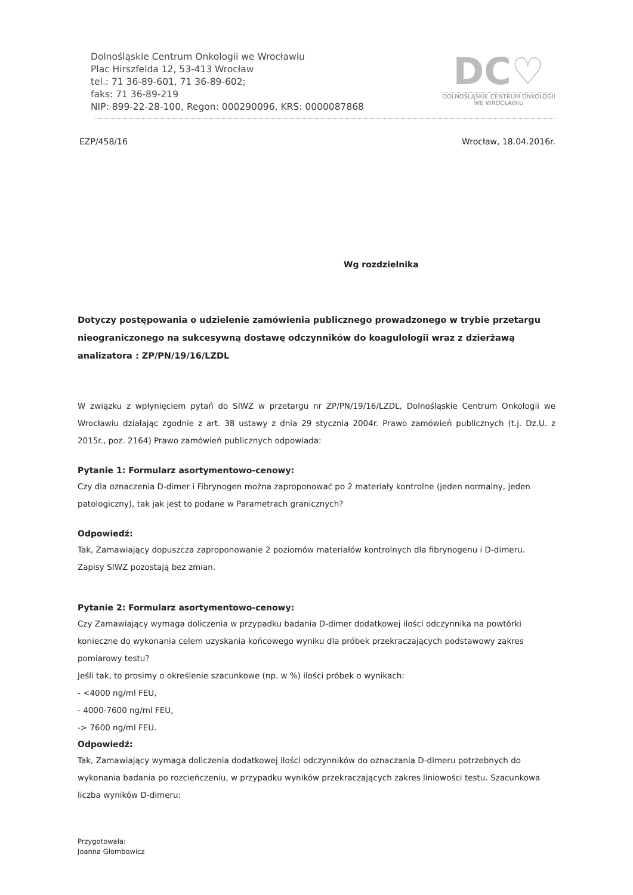Dolnośląskie Centrum Onkologii we Wrocławiu
Plac Hirszfelda 12, 53-413 Wrocław
tel.: 71 36-89-601, 71 36-89-602;
faks: 71 36-89-219
NIP: 899-22-28-100, Regon: 000290096, KRS: 0000087868
DC♡
DOLNOŚLĄSKIE CENTRUM ONKOLOGII
WE WROCŁAWIU
EZP/458/16 Wrocław, 18.04.2016r.
Wg rozdzielnika
Dotyczy postępowania o udzielenie zamówienia publicznego prowadzonego w trybie przetargu nieograniczonego na sukcesywną dostawę odczynników do koagulologii wraz z dzierżawą analizatora : ZP/PN/19/16/LZDL
W związku z wpłynięciem pytań do SIWZ w przetargu nr ZP/PN/19/16/LZDL, Dolnośląskie Centrum Onkologii we Wrocławiu działając zgodnie z art. 38 ustawy z dnia 29 stycznia 2004r. Prawo zamówień publicznych (t.j. Dz.U. z 2015r., poz. 2164) Prawo zamówień publicznych odpowiada:
Pytanie 1: Formularz asortymentowo-cenowy:
Czy dla oznaczenia D-dimer i Fibrynogen można zaproponować po 2 materiały kontrolne (jeden normalny, jeden patologiczny), tak jak jest to podane w Parametrach granicznych?
Odpowiedź:
Tak, Zamawiający dopuszcza zaproponowanie 2 poziomów materiałów kontrolnych dla fibrynogenu i D-dimeru.
Zapisy SIWZ pozostają bez zmian.
Pytanie 2: Formularz asortymentowo-cenowy:
Czy Zamawiający wymaga doliczenia w przypadku badania D-dimer dodatkowej ilości odczynnika na powtórki konieczne do wykonania celem uzyskania końcowego wyniku dla próbek przekraczających podstawowy zakres pomiarowy testu?
Jeśli tak, to prosimy o określenie szacunkowe (np. w %) ilości próbek o wynikach:
- <4000 ng/ml FEU,
- 4000-7600 ng/ml FEU,
-> 7600 ng/ml FEU.
Odpowiedź:
Tak, Zamawiający wymaga doliczenia dodatkowej ilości odczynników do oznaczania D-dimeru potrzebnych do wykonania badania po rozcieńczeniu, w przypadku wyników przekraczających zakres liniowości testu. Szacunkowa liczba wyników D-dimeru:
Przygotowała:
Joanna Głombowicz